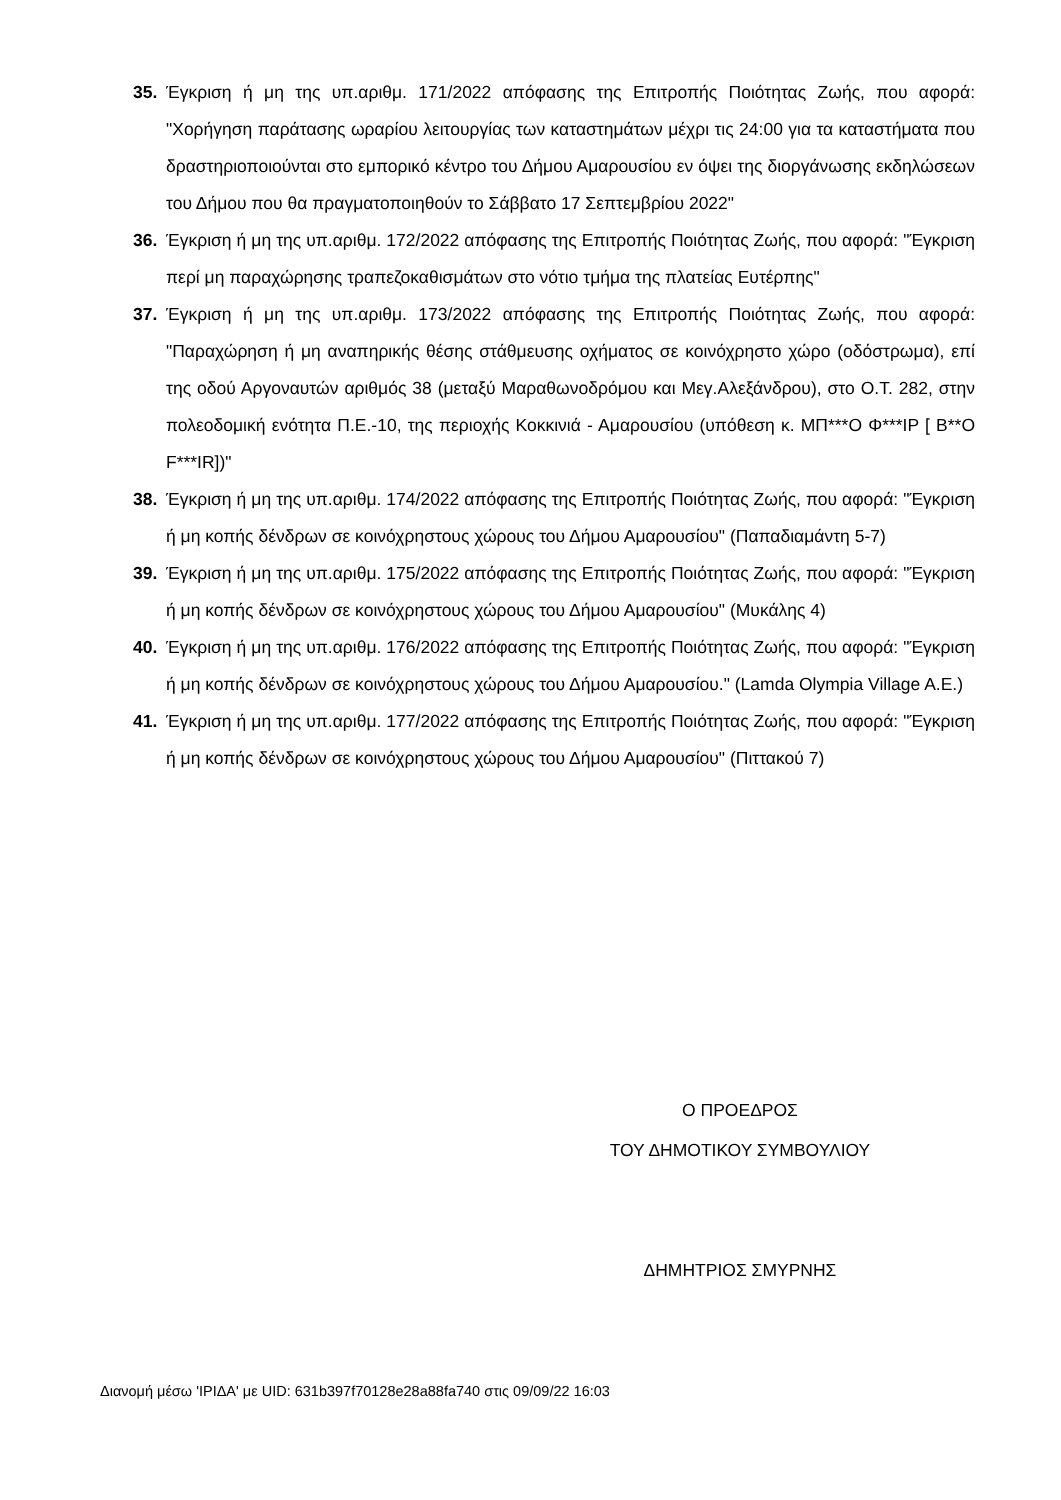35. Έγκριση ή μη της υπ.αριθμ. 171/2022 απόφασης της Επιτροπής Ποιότητας Ζωής, που αφορά: "Χορήγηση παράτασης ωραρίου λειτουργίας των καταστημάτων μέχρι τις 24:00 για τα καταστήματα που δραστηριοποιούνται στο εμπορικό κέντρο του Δήμου Αμαρουσίου εν όψει της διοργάνωσης εκδηλώσεων του Δήμου που θα πραγματοποιηθούν το Σάββατο 17 Σεπτεμβρίου 2022"
36. Έγκριση ή μη της υπ.αριθμ. 172/2022 απόφασης της Επιτροπής Ποιότητας Ζωής, που αφορά: "Έγκριση περί μη παραχώρησης τραπεζοκαθισμάτων στο νότιο τμήμα της πλατείας Ευτέρπης"
37. Έγκριση ή μη της υπ.αριθμ. 173/2022 απόφασης της Επιτροπής Ποιότητας Ζωής, που αφορά: "Παραχώρηση ή μη αναπηρικής θέσης στάθμευσης οχήματος σε κοινόχρηστο χώρο (οδόστρωμα), επί της οδού Αργοναυτών αριθμός 38 (μεταξύ Μαραθωνοδρόμου και Μεγ.Αλεξάνδρου), στο Ο.Τ. 282, στην πολεοδομική ενότητα Π.Ε.-10, της περιοχής Κοκκινιά - Αμαρουσίου (υπόθεση κ. ΜΠ***Ο Φ***ΙΡ [ B**O F***IR])"
38. Έγκριση ή μη της υπ.αριθμ. 174/2022 απόφασης της Επιτροπής Ποιότητας Ζωής, που αφορά: "Έγκριση ή μη κοπής δένδρων σε κοινόχρηστους χώρους του Δήμου Αμαρουσίου" (Παπαδιαμάντη 5-7)
39. Έγκριση ή μη της υπ.αριθμ. 175/2022 απόφασης της Επιτροπής Ποιότητας Ζωής, που αφορά: "Έγκριση ή μη κοπής δένδρων σε κοινόχρηστους χώρους του Δήμου Αμαρουσίου" (Μυκάλης 4)
40. Έγκριση ή μη της υπ.αριθμ. 176/2022 απόφασης της Επιτροπής Ποιότητας Ζωής, που αφορά: "Έγκριση ή μη κοπής δένδρων σε κοινόχρηστους χώρους του Δήμου Αμαρουσίου." (Lamda Olympia Village A.E.)
41. Έγκριση ή μη της υπ.αριθμ. 177/2022 απόφασης της Επιτροπής Ποιότητας Ζωής, που αφορά: "Έγκριση ή μη κοπής δένδρων σε κοινόχρηστους χώρους του Δήμου Αμαρουσίου" (Πιττακού 7)
Ο ΠΡΟΕΔΡΟΣ
ΤΟΥ ΔΗΜΟΤΙΚΟΥ ΣΥΜΒΟΥΛΙΟΥ
ΔΗΜΗΤΡΙΟΣ ΣΜΥΡΝΗΣ
Διανομή μέσω 'ΙΡΙΔΑ' με UID: 631b397f70128e28a88fa740 στις 09/09/22 16:03